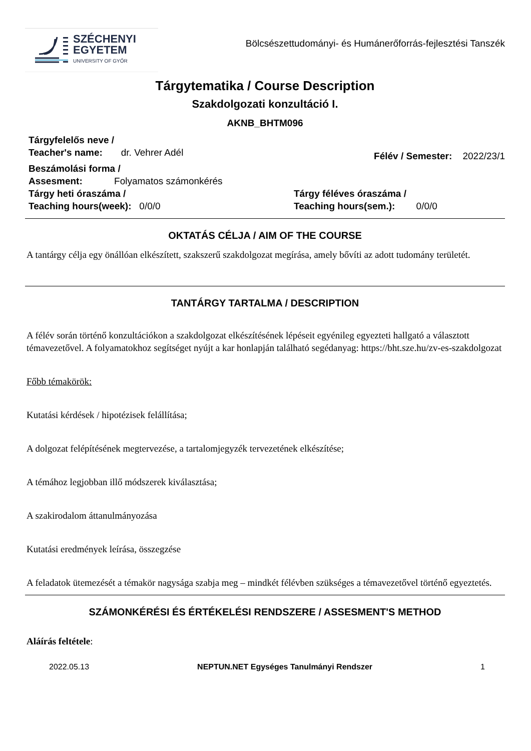SZÉCHENYI
EGYETEM
UNIVERSITY OF GYŐR
Bölcsészettudományi- és Humánerőforrás-fejlesztési Tanszék
Tárgytematika / Course Description
Szakdolgozati konzultáció I.
AKNB_BHTM096
Tárgyfelelős neve /
Teacher's name: dr. Vehrer Adél
Félév / Semester: 2022/23/1
Beszámolási forma /
Assesment: Folyamatos számonkérés
Tárgy heti óraszáma /
Teaching hours(week): 0/0/0
Tárgy féléves óraszáma /
Teaching hours(sem.): 0/0/0
OKTATÁS CÉLJA / AIM OF THE COURSE
A tantárgy célja egy önállóan elkészített, szakszerű szakdolgozat megírása, amely bővíti az adott tudomány területét.
TANTÁRGY TARTALMA / DESCRIPTION
A félév során történő konzultációkon a szakdolgozat elkészítésének lépéseit egyénileg egyezteti hallgató a választott témavezetővel. A folyamatokhoz segítséget nyújt a kar honlapján található segédanyag: https://bht.sze.hu/zv-es-szakdolgozat
Főbb témakörök:
Kutatási kérdések / hipotézisek felállítása;
A dolgozat felépítésének megtervezése, a tartalomjegyzék tervezetének elkészítése;
A témához legjobban illő módszerek kiválasztása;
A szakirodalom áttanulmányozása
Kutatási eredmények leírása, összegzése
A feladatok ütemezését a témakör nagysága szabja meg – mindkét félévben szükséges a témavezetővel történő egyeztetés.
SZÁMONKÉRÉSI ÉS ÉRTÉKELÉSI RENDSZERE / ASSESMENT'S METHOD
Aláírás feltétele:
2022.05.13 NEPTUN.NET Egységes Tanulmányi Rendszer 1